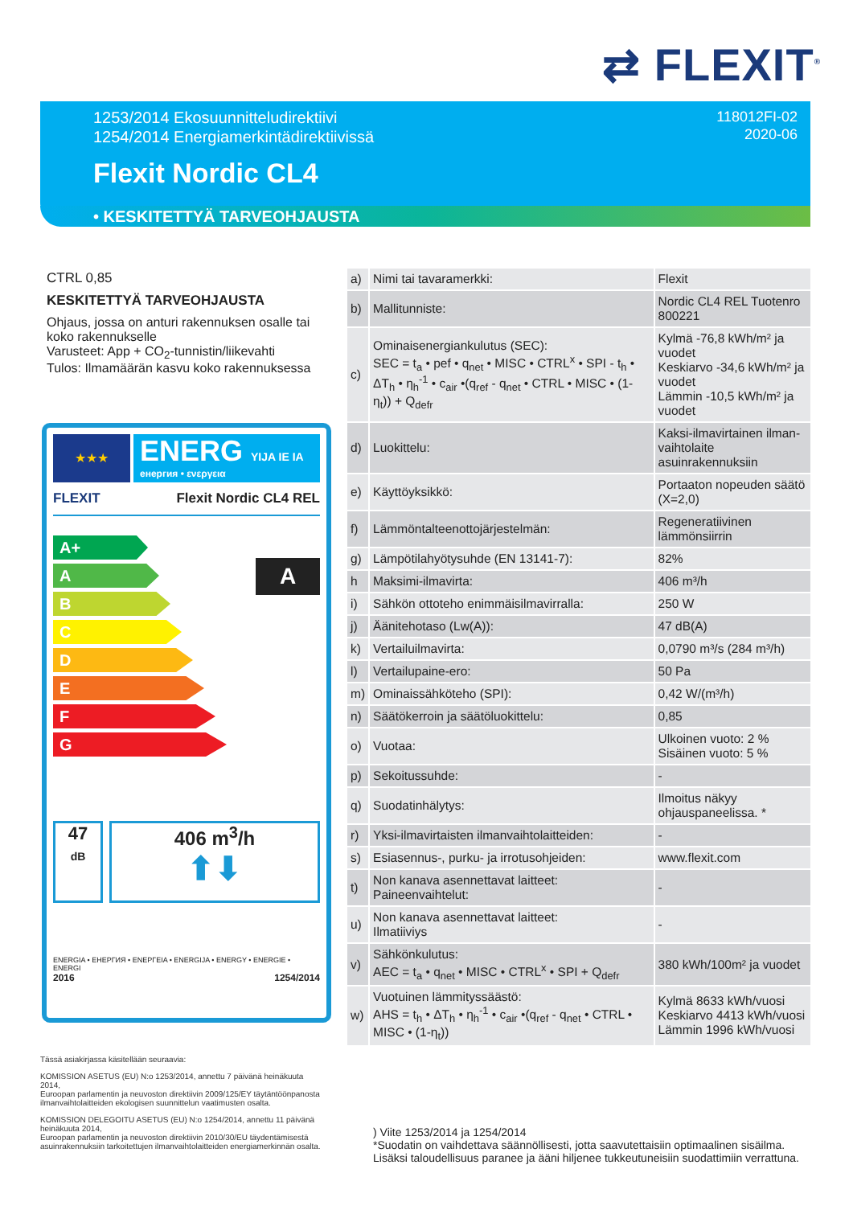⇄ FLEXIT<sup>®</sup>
1253/2014 Ekosuunnitteludirektiivi
1254/2014 Energiamerkintädirektiivissä
118012FI-02
2020-06
Flexit Nordic CL4
• KESKITETTYÄ TARVEOHJAUSTA
CTRL 0,85
KESKITETTYÄ TARVEOHJAUSTA
Ohjaus, jossa on anturi rakennuksen osalle tai koko rakennukselle
Varusteet: App + CO<sub>2</sub>-tunnistin/liikevahti
Tulos: Ilmamäärän kasvu koko rakennuksessa
★★★
ENERG YIJA IE IA
енергия • ενεργεια
FLEXIT Flexit Nordic CL4 REL
A+
A
B
C
D
E
F
G
A
47
dB
406 m<sup>3</sup>/h
⬆⬇
ENERGIA • ЕНЕРГИЯ • ΕΝΕΡΓΕΙΑ • ENERGIJA • ENERGY • ENERGIE • ENERGI
2016 1254/2014
| a) | Nimi tai tavaramerkki: | Flexit |
| b) | Mallitunniste: | Nordic CL4 REL Tuotenro 800221 |
| c) | Ominaisenergiankulutus (SEC): SEC = t<sub>a</sub> • pef • q<sub>net</sub> • MISC • CTRL<sup>x</sup> • SPI - t<sub>h</sub> • ΔT<sub>h</sub> • η<sub>h</sub><sup>-1</sup> • c<sub>air</sub> •(q<sub>ref</sub> - q<sub>net</sub> • CTRL • MISC • (1-η<sub>t</sub>)) + Q<sub>defr</sub> | Kylmä -76,8 kWh/m² ja vuodet Keskiarvo -34,6 kWh/m² ja vuodet Lämmin -10,5 kWh/m² ja vuodet |
| d) | Luokittelu: | Kaksi-ilmavirtainen ilman-vaihtolaite asuinrakennuksiin |
| e) | Käyttöyksikkö: | Portaaton nopeuden säätö (X=2,0) |
| f) | Lämmöntalteenottojärjestelmän: | Regeneratiivinen lämmönsiirrin |
| g) | Lämpötilahyötysuhde (EN 13141-7): | 82% |
| h | Maksimi-ilmavirta: | 406 m³/h |
| i) | Sähkön ottoteho enimmäisilmavirralla: | 250 W |
| j) | Äänitehotaso (Lw(A)): | 47 dB(A) |
| k) | Vertailuilmavirta: | 0,0790 m³/s (284 m³/h) |
| l) | Vertailupaine-ero: | 50 Pa |
| m) | Ominaissähköteho (SPI): | 0,42 W/(m³/h) |
| n) | Säätökerroin ja säätöluokittelu: | 0,85 |
| o) | Vuotaa: | Ulkoinen vuoto: 2 % Sisäinen vuoto: 5 % |
| p) | Sekoitussuhde: | - |
| q) | Suodatinhälytys: | Ilmoitus näkyy ohjauspaneelissa. * |
| r) | Yksi-ilmavirtaisten ilmanvaihtolaitteiden: | - |
| s) | Esiasennus-, purku- ja irrotusohjeiden: | www.flexit.com |
| t) | Non kanava asennettavat laitteet: Paineenvaihtelut: | - |
| u) | Non kanava asennettavat laitteet: Ilmatiiviys | - |
| v) | Sähkönkulutus: AEC = t<sub>a</sub> • q<sub>net</sub> • MISC • CTRL<sup>x</sup> • SPI + Q<sub>defr</sub> | 380 kWh/100m² ja vuodet |
| w) | Vuotuinen lämmityssäästö: AHS = t<sub>h</sub> • ΔT<sub>h</sub> • η<sub>h</sub><sup>-1</sup> • c<sub>air</sub> •(q<sub>ref</sub> - q<sub>net</sub> • CTRL • MISC • (1-η<sub>t</sub>)) | Kylmä 8633 kWh/vuosi Keskiarvo 4413 kWh/vuosi Lämmin 1996 kWh/vuosi |
Tässä asiakirjassa käsitellään seuraavia:
KOMISSION ASETUS (EU) N:o 1253/2014, annettu 7 päivänä heinäkuuta 2014,
Euroopan parlamentin ja neuvoston direktiivin 2009/125/EY täytäntöönpanosta ilmanvaihtolaitteiden ekologisen suunnittelun vaatimusten osalta.
KOMISSION DELEGOITU ASETUS (EU) N:o 1254/2014, annettu 11 päivänä heinäkuuta 2014,
Euroopan parlamentin ja neuvoston direktiivin 2010/30/EU täydentämisestä asuinrakennuksiin tarkoitettujen ilmanvaihtolaitteiden energiamerkinnän osalta.
) Viite 1253/2014 ja 1254/2014
*Suodatin on vaihdettava säännöllisesti, jotta saavutettaisiin optimaalinen sisäilma.
Lisäksi taloudellisuus paranee ja ääni hiljenee tukkeutuneisiin suodattimiin verrattuna.